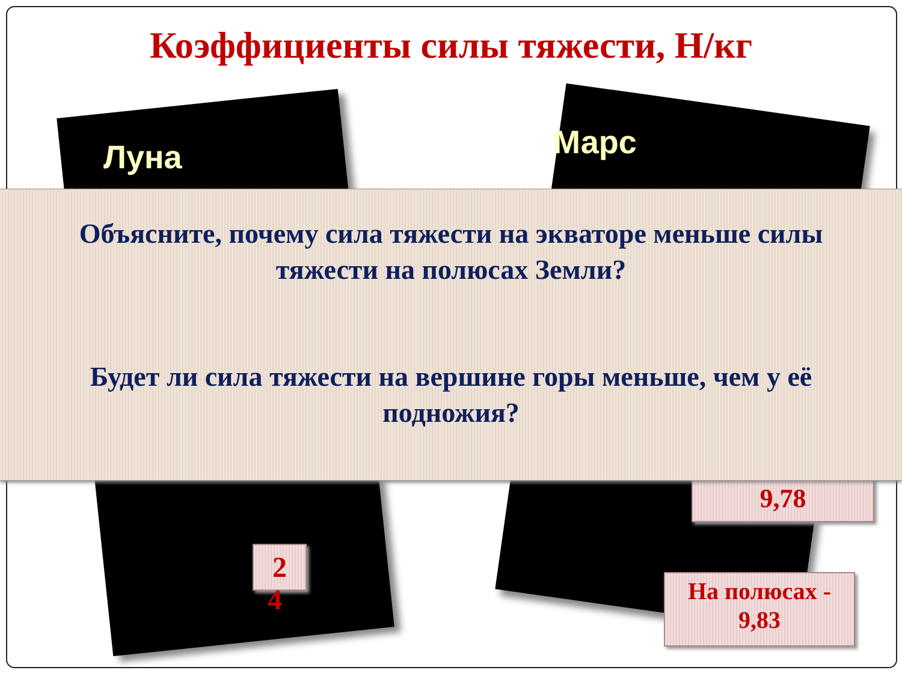Коэффициенты силы тяжести, Н/кг
Луна Марс
9,78
2
4
На полюсах -
9,83
Объясните, почему сила тяжести на экваторе меньше силы тяжести на полюсах Земли?
Будет ли сила тяжести на вершине горы меньше, чем у её подножия?